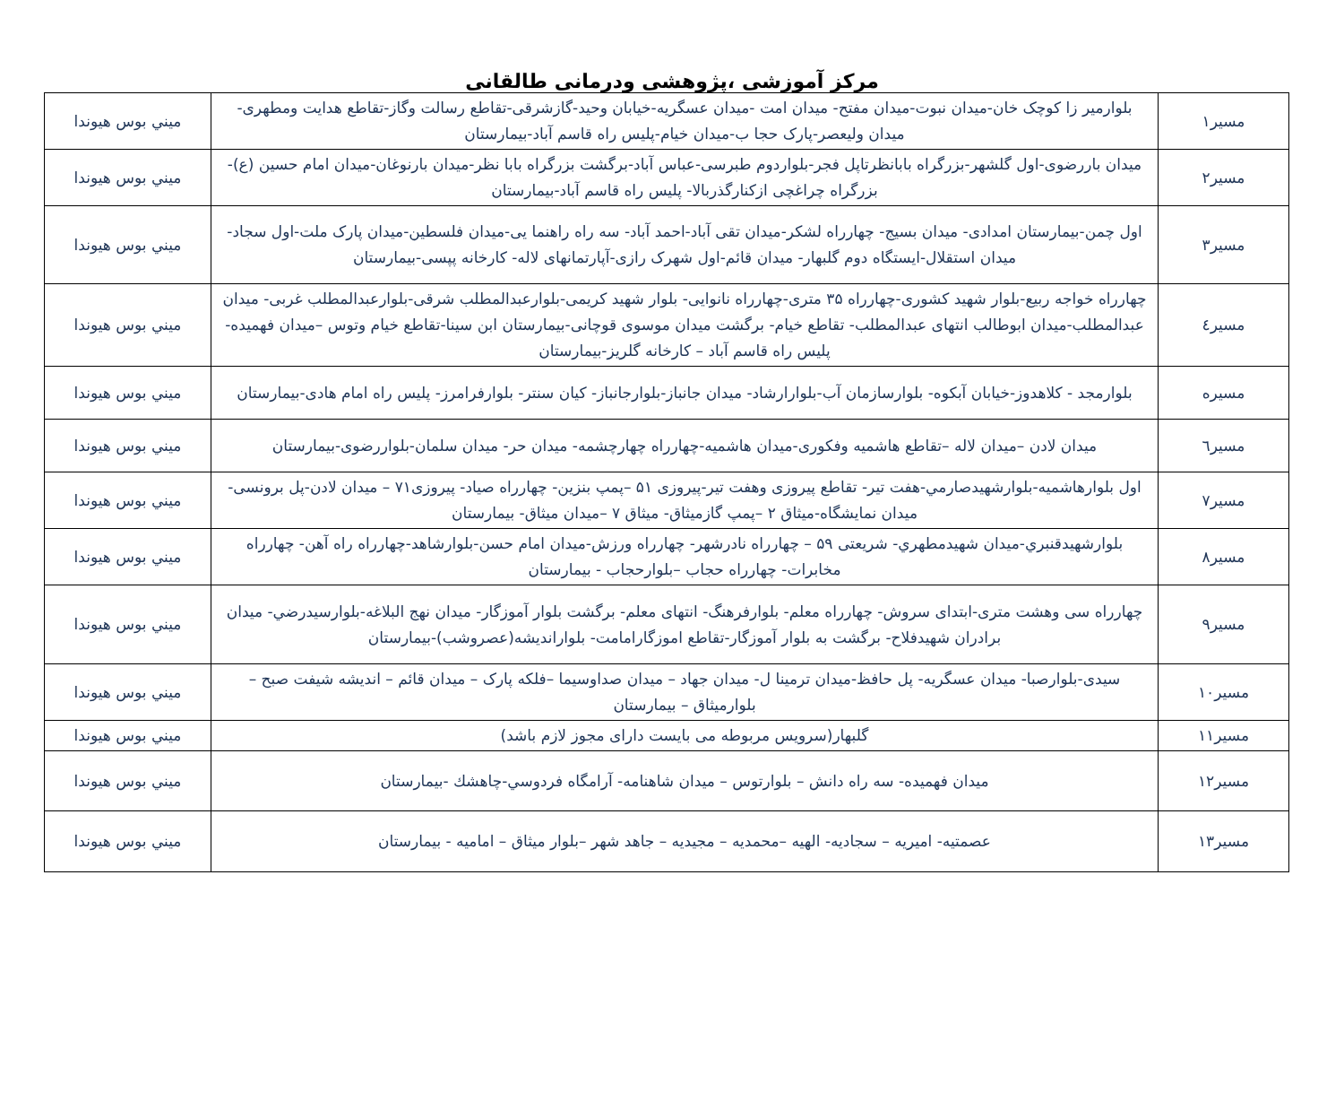مرکز آموزشی ،پژوهشی ودرمانی طالقانی
| مسیر۱ | بلوارمیر زا کوچک خان-میدان نبوت-میدان مفتح- میدان امت -میدان عسگریه-خیابان وحید-گازشرقی-تقاطع رسالت وگاز-تقاطع هدایت ومطهری-میدان ولیعصر-پارک حجا ب-میدان خیام-پلیس راه قاسم آباد-بیمارستان | ميني بوس هيوندا |
| مسیر۲ | میدان باررضوی-اول گلشهر-بزرگراه بابانظرتاپل فجر-بلواردوم طبرسی-عباس آباد-برگشت بزرگراه بابا نظر-میدان بارنوغان-میدان امام حسین (ع)-بزرگراه چراغچی ازکنارگذربالا- پلیس راه قاسم آباد-بیمارستان | ميني بوس هيوندا |
| مسیر۳ | اول چمن-بیمارستان امدادی- میدان بسیج- چهارراه لشکر-میدان تقی آباد-احمد آباد- سه راه راهنما یی-میدان فلسطین-میدان پارک ملت-اول سجاد-میدان استقلال-ایستگاه دوم گلبهار- میدان قائم-اول شهرک رازی-آپارتمانهای لاله- کارخانه پپسی-بیمارستان | ميني بوس هيوندا |
| مسیر٤ | چهارراه خواجه ربیع-بلوار شهید کشوری-چهارراه ۳۵ متری-چهارراه نانوایی- بلوار شهید کریمی-بلوارعبدالمطلب شرقی-بلوارعبدالمطلب غربی- میدان عبدالمطلب-میدان ابوطالب انتهای عبدالمطلب- تقاطع خیام- برگشت میدان موسوی قوچانی-بیمارستان ابن سینا-تقاطع خیام وتوس –میدان فهمیده-پلیس راه قاسم آباد – کارخانه گلریز-بیمارستان | ميني بوس هيوندا |
| مسیره | بلوارمجد - کلاهدوز-خیابان آبکوه- بلوارسازمان آب-بلوارارشاد- میدان جانباز-بلوارجانباز- کیان سنتر- بلوارفرامرز- پلیس راه امام هادی-بیمارستان | ميني بوس هيوندا |
| مسیر٦ | میدان لادن –میدان لاله –تقاطع هاشمیه وفکوری-میدان هاشمیه-چهارراه چهارچشمه- میدان حر- میدان سلمان-بلواررضوی-بیمارستان | ميني بوس هيوندا |
| مسیر۷ | اول بلوارهاشمیه-بلوارشهیدصارمي-هفت تیر- تقاطع پیروزی وهفت تیر-پیروزی ۵۱ –پمپ بنزین- چهارراه صیاد- پیروزی۷۱ – میدان لادن-پل برونسی-میدان نمایشگاه-میثاق ۲ –پمپ گازمیثاق- میثاق ۷ –میدان میثاق- بیمارستان | ميني بوس هيوندا |
| مسیر۸ | بلوارشهیدقنبري-میدان شهیدمطهري- شریعتی ۵۹ – چهارراه نادرشهر- چهارراه ورزش-میدان امام حسن-بلوارشاهد-چهارراه راه آهن- چهارراه مخابرات- چهارراه حجاب –بلوارحجاب - بیمارستان | ميني بوس هيوندا |
| مسیر۹ | چهارراه سی وهشت متری-ابتدای سروش- چهارراه معلم- بلوارفرهنگ- انتهای معلم- برگشت بلوار آموزگار- میدان نهج البلاغه-بلوارسیدرضي- میدان برادران شهیدفلاح- برگشت به بلوار آموزگار-تقاطع اموزگارامامت- بلواراندیشه(عصروشب)-بیمارستان | ميني بوس هيوندا |
| مسیر۱۰ | سیدی-بلوارصبا- میدان عسگریه- پل حافظ-میدان ترمینا ل- میدان جهاد – میدان صداوسیما –فلکه پارک – میدان قائم – اندیشه شیفت صبح –بلوارمیثاق – بیمارستان | ميني بوس هيوندا |
| مسیر۱۱ | گلبهار(سرویس مربوطه می بایست دارای مجوز لازم باشد) | ميني بوس هيوندا |
| مسیر۱۲ | میدان فهمیده- سه راه دانش – بلوارتوس – میدان شاهنامه- آرامگاه فردوسي-چاهشك -بیمارستان | ميني بوس هيوندا |
| مسیر۱۳ | عصمتیه- امیریه – سجادیه- الهیه –محمدیه – مجیدیه – جاهد شهر –بلوار میثاق – امامیه - بیمارستان | ميني بوس هيوندا |